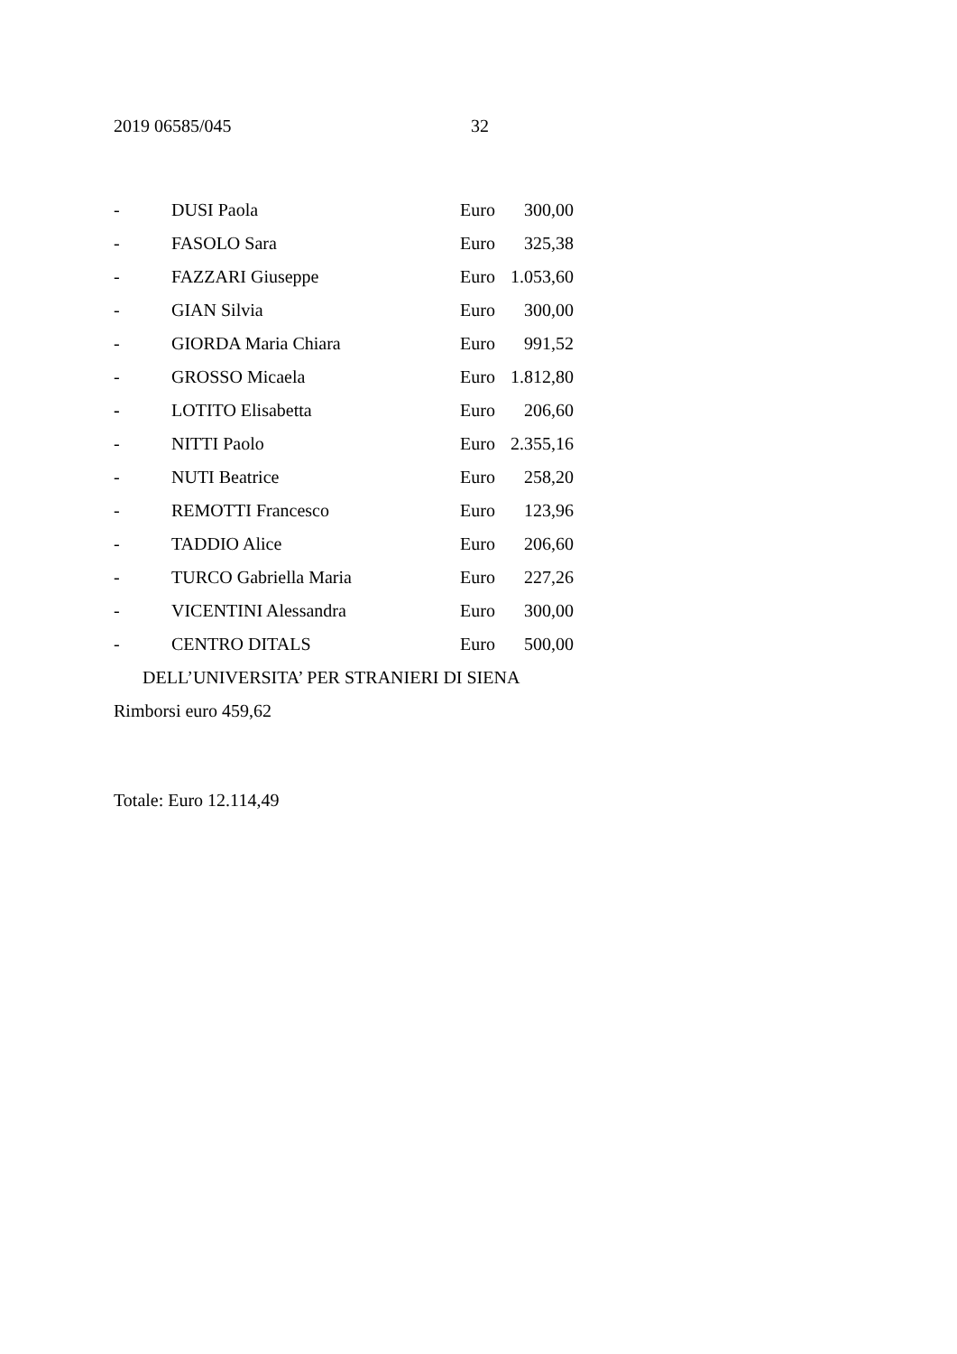2019 06585/045 32
- DUSI Paola Euro 300,00
- FASOLO Sara Euro 325,38
- FAZZARI Giuseppe Euro 1.053,60
- GIAN Silvia Euro 300,00
- GIORDA Maria Chiara Euro 991,52
- GROSSO Micaela Euro 1.812,80
- LOTITO Elisabetta Euro 206,60
- NITTI Paolo Euro 2.355,16
- NUTI Beatrice Euro 258,20
- REMOTTI Francesco Euro 123,96
- TADDIO Alice Euro 206,60
- TURCO Gabriella Maria Euro 227,26
- VICENTINI Alessandra Euro 300,00
- CENTRO DITALS Euro 500,00
DELL’UNIVERSITA’ PER STRANIERI DI SIENA
Rimborsi euro 459,62
Totale: Euro 12.114,49